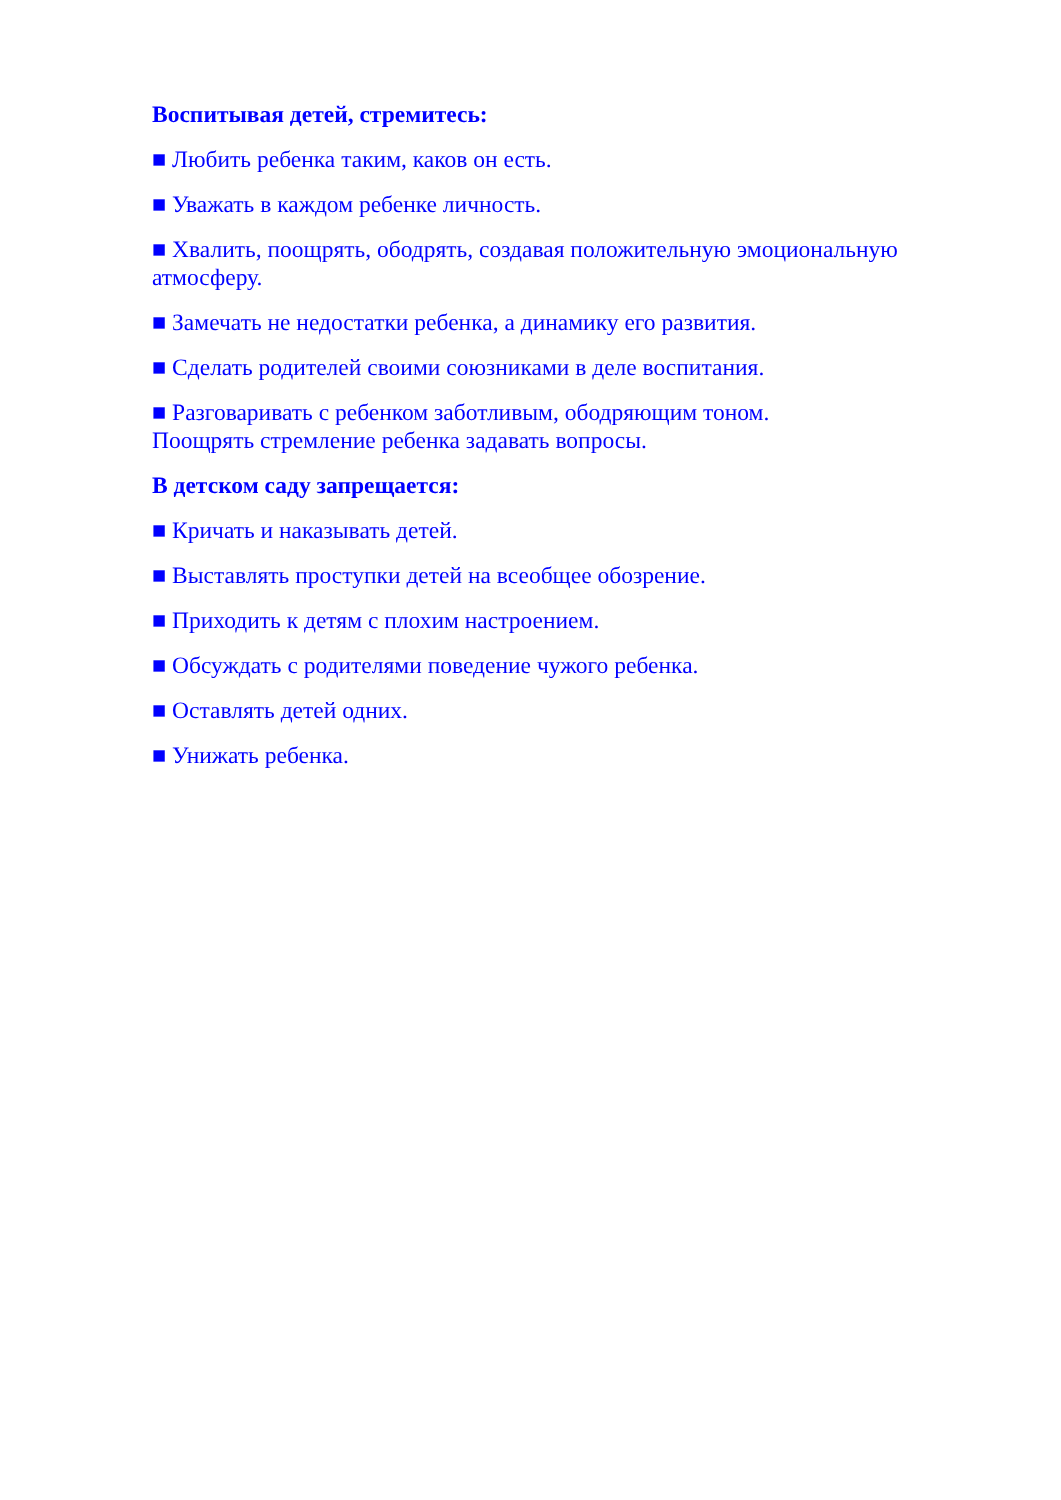Воспитывая детей, стремитесь:
■ Любить ребенка таким, каков он есть.
■ Уважать в каждом ребенке личность.
■ Хвалить, поощрять, ободрять, создавая положительную эмоциональную атмосферу.
■ Замечать не недостатки ребенка, а динамику его развития.
■ Сделать родителей своими союзниками в деле воспитания.
■ Разговаривать с ребенком заботливым, ободряющим тоном.
Поощрять стремление ребенка задавать вопросы.
В детском саду запрещается:
■ Кричать и наказывать детей.
■ Выставлять проступки детей на всеобщее обозрение.
■ Приходить к детям с плохим настроением.
■ Обсуждать с родителями поведение чужого ребенка.
■ Оставлять детей одних.
■ Унижать ребенка.